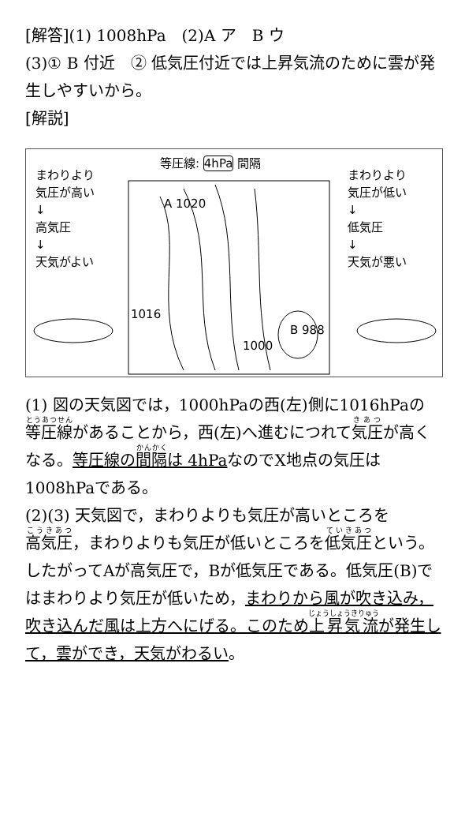[解答](1) 1008hPa　(2)A ア　B ウ
(3)① B 付近　② 低気圧付近では上昇気流のために雲が発生しやすいから。
[解説]
等圧線: 4hPa 間隔
まわりより
気圧が高い
↓
高気圧
↓
天気がよい
まわりより
気圧が低い
↓
低気圧
↓
天気が悪い
A 1020
1016
1000
B 988
(1) 図の天気図では，1000hPaの西(左)側に1016hPaの等圧線があることから，西(左)へ進むにつれて気圧が高くなる。等圧線の間隔は 4hPaなのでX地点の気圧は1008hPaである。
(2)(3) 天気図で，まわりよりも気圧が高いところを高気圧，まわりよりも気圧が低いところを低気圧という。したがってAが高気圧で，Bが低気圧である。低気圧(B)ではまわりより気圧が低いため，まわりから風が吹き込み，吹き込んだ風は上方へにげる。このため上昇気流が発生して，雲ができ，天気がわるい。